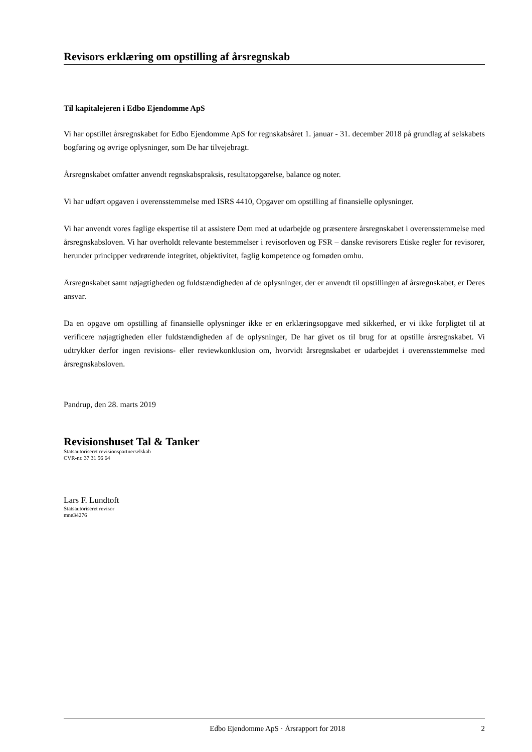Revisors erklæring om opstilling af årsregnskab
Til kapitalejeren i Edbo Ejendomme ApS
Vi har opstillet årsregnskabet for Edbo Ejendomme ApS for regnskabsåret 1. januar - 31. december 2018 på grundlag af selskabets bogføring og øvrige oplysninger, som De har tilvejebragt.
Årsregnskabet omfatter anvendt regnskabspraksis, resultatopgørelse, balance og noter.
Vi har udført opgaven i overensstemmelse med ISRS 4410, Opgaver om opstilling af finansielle oplysninger.
Vi har anvendt vores faglige ekspertise til at assistere Dem med at udarbejde og præsentere årsregnskabet i overensstemmelse med årsregnskabsloven. Vi har overholdt relevante bestemmelser i revisorloven og FSR – danske revisorers Etiske regler for revisorer, herunder principper vedrørende integritet, objektivitet, faglig kompetence og fornøden omhu.
Årsregnskabet samt nøjagtigheden og fuldstændigheden af de oplysninger, der er anvendt til opstillingen af årsregnskabet, er Deres ansvar.
Da en opgave om opstilling af finansielle oplysninger ikke er en erklæringsopgave med sikkerhed, er vi ikke forpligtet til at verificere nøjagtigheden eller fuldstændigheden af de oplysninger, De har givet os til brug for at opstille årsregnskabet. Vi udtrykker derfor ingen revisions- eller reviewkonklusion om, hvorvidt årsregnskabet er udarbejdet i overensstemmelse med årsregnskabsloven.
Pandrup, den 28. marts 2019
Revisionshuset Tal & Tanker
Statsautoriseret revisionspartnerselskab
CVR-nr. 37 31 56 64
Lars F. Lundtoft
Statsautoriseret revisor
mne34276
Edbo Ejendomme ApS · Årsrapport for 2018 2